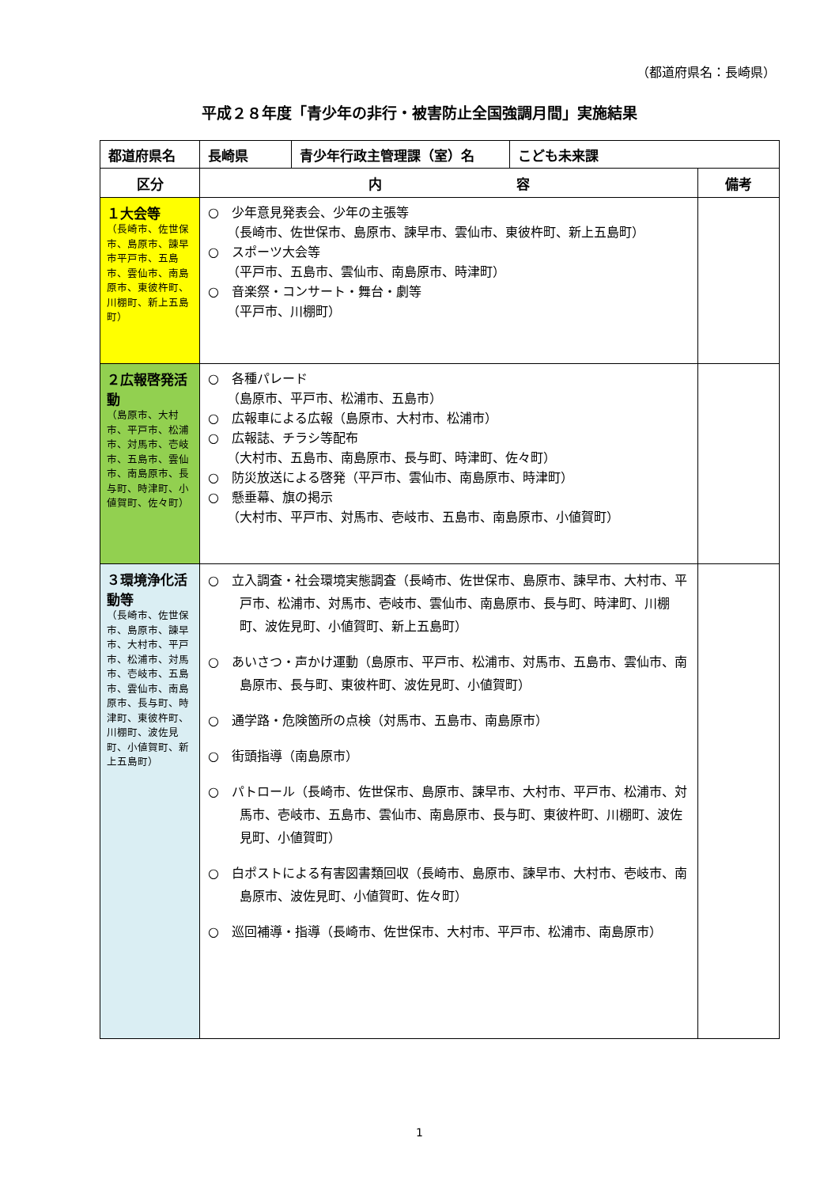（都道府県名：長崎県）
平成２８年度「青少年の非行・被害防止全国強調月間」実施結果
| 都道府県名 | 長崎県 | 青少年行政主管理課（室）名 | こども未来課 | |
| 区分 | 内 容 | | | 備考 |
| １大会等 （長崎市、佐世保市、島原市、諫早市平戸市、五島市、雲仙市、南島原市、東彼杵町、川棚町、新上五島町） | ○ 少年意見発表会、少年の主張等 （長崎市、佐世保市、島原市、諫早市、雲仙市、東彼杵町、新上五島町） ○ スポーツ大会等 （平戸市、五島市、雲仙市、南島原市、時津町） ○ 音楽祭・コンサート・舞台・劇等 （平戸市、川棚町） | | | |
| ２広報啓発活動 （島原市、大村市、平戸市、松浦市、対馬市、壱岐市、五島市、雲仙市、南島原市、長与町、時津町、小値賀町、佐々町） | ○ 各種パレード （島原市、平戸市、松浦市、五島市） ○ 広報車による広報（島原市、大村市、松浦市） ○ 広報誌、チラシ等配布 （大村市、五島市、南島原市、長与町、時津町、佐々町） ○ 防災放送による啓発（平戸市、雲仙市、南島原市、時津町） ○ 懸垂幕、旗の掲示 （大村市、平戸市、対馬市、壱岐市、五島市、南島原市、小値賀町） | | | |
| ３環境浄化活動等 （長崎市、佐世保市、島原市、諫早市、大村市、平戸市、松浦市、対馬市、壱岐市、五島市、雲仙市、南島原市、長与町、時津町、東彼杵町、川棚町、波佐見町、小値賀町、新上五島町） | ○ 立入調査・社会環境実態調査（長崎市、佐世保市、島原市、諫早市、大村市、平戸市、松浦市、対馬市、壱岐市、雲仙市、南島原市、長与町、時津町、川棚町、波佐見町、小値賀町、新上五島町） ○ あいさつ・声かけ運動（島原市、平戸市、松浦市、対馬市、五島市、雲仙市、南島原市、長与町、東彼杵町、波佐見町、小値賀町） ○ 通学路・危険箇所の点検（対馬市、五島市、南島原市） ○ 街頭指導（南島原市） ○ パトロール（長崎市、佐世保市、島原市、諫早市、大村市、平戸市、松浦市、対馬市、壱岐市、五島市、雲仙市、南島原市、長与町、東彼杵町、川棚町、波佐見町、小値賀町） ○ 白ポストによる有害図書類回収（長崎市、島原市、諫早市、大村市、壱岐市、南島原市、波佐見町、小値賀町、佐々町） ○ 巡回補導・指導（長崎市、佐世保市、大村市、平戸市、松浦市、南島原市） | | | |
1